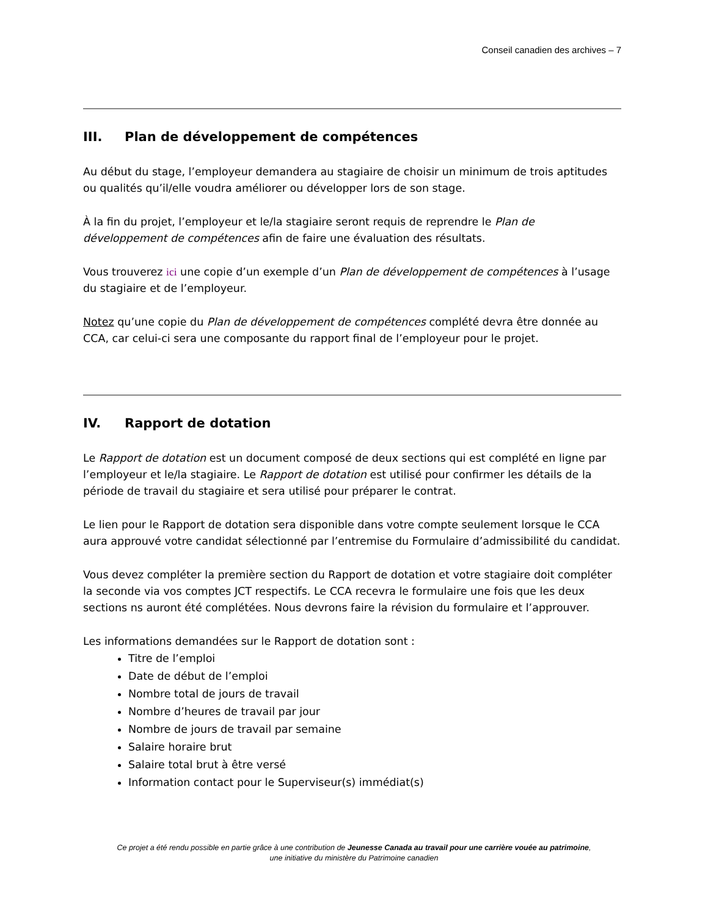Conseil canadien des archives – 7
III. Plan de développement de compétences
Au début du stage, l’employeur demandera au stagiaire de choisir un minimum de trois aptitudes ou qualités qu’il/elle voudra améliorer ou développer lors de son stage.
À la fin du projet, l’employeur et le/la stagiaire seront requis de reprendre le Plan de développement de compétences afin de faire une évaluation des résultats.
Vous trouverez ici une copie d’un exemple d’un Plan de développement de compétences à l’usage du stagiaire et de l’employeur.
Notez qu’une copie du Plan de développement de compétences complété devra être donnée au CCA, car celui-ci sera une composante du rapport final de l’employeur pour le projet.
IV. Rapport de dotation
Le Rapport de dotation est un document composé de deux sections qui est complété en ligne par l’employeur et le/la stagiaire. Le Rapport de dotation est utilisé pour confirmer les détails de la période de travail du stagiaire et sera utilisé pour préparer le contrat.
Le lien pour le Rapport de dotation sera disponible dans votre compte seulement lorsque le CCA aura approuvé votre candidat sélectionné par l’entremise du Formulaire d’admissibilité du candidat.
Vous devez compléter la première section du Rapport de dotation et votre stagiaire doit compléter la seconde via vos comptes JCT respectifs. Le CCA recevra le formulaire une fois que les deux sections ns auront été complétées. Nous devrons faire la révision du formulaire et l’approuver.
Les informations demandées sur le Rapport de dotation sont :
Titre de l’emploi
Date de début de l’emploi
Nombre total de jours de travail
Nombre d’heures de travail par jour
Nombre de jours de travail par semaine
Salaire horaire brut
Salaire total brut à être versé
Information contact pour le Superviseur(s) immédiat(s)
Ce projet a été rendu possible en partie grâce à une contribution de Jeunesse Canada au travail pour une carrière vouée au patrimoine,
une initiative du ministère du Patrimoine canadien